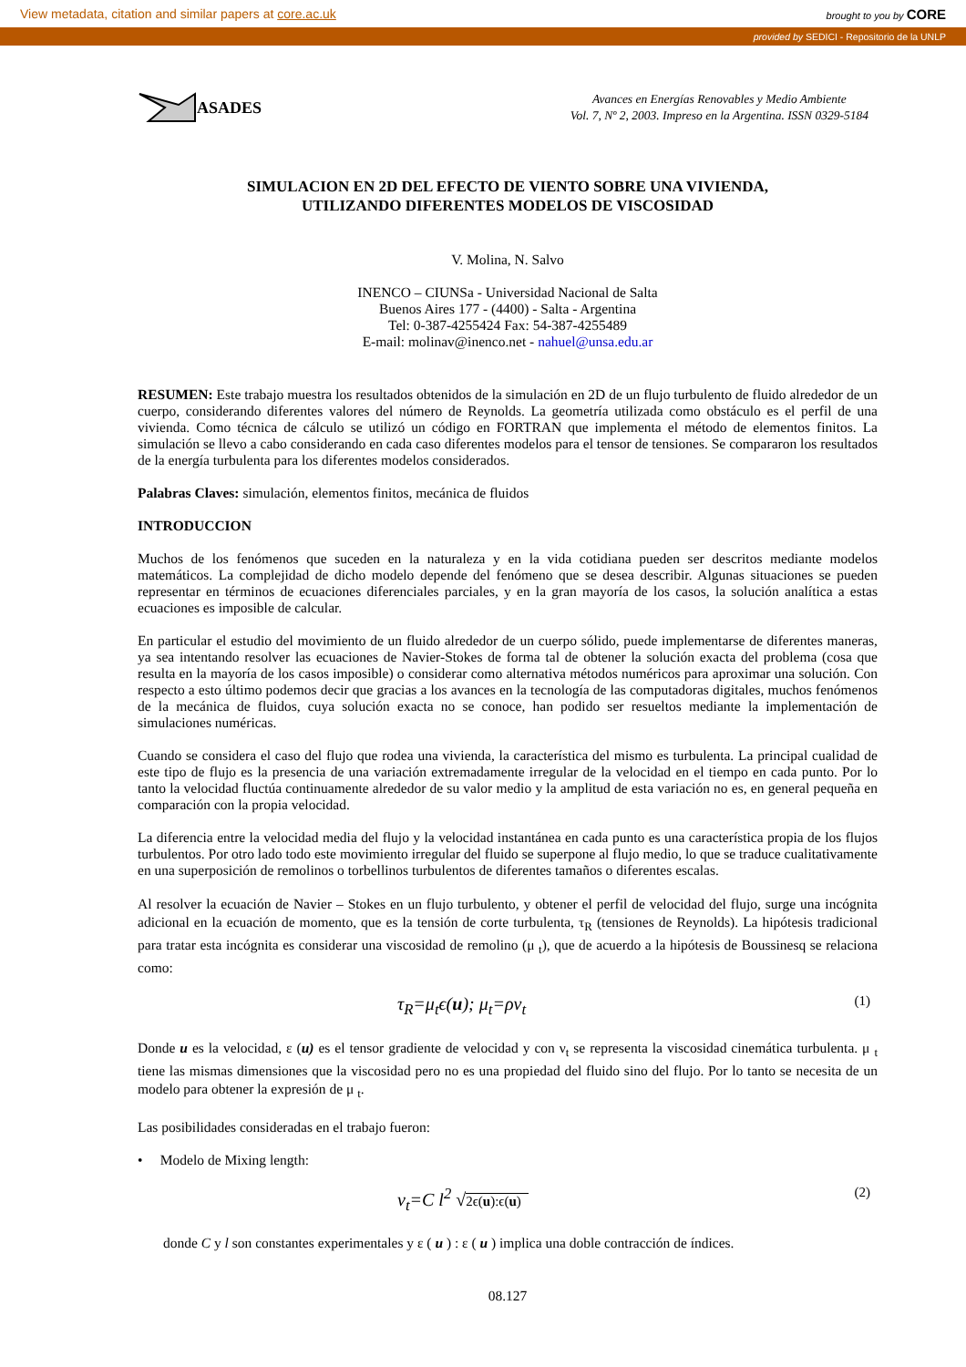View metadata, citation and similar papers at core.ac.uk brought to you by CORE
provided by SEDICI - Repositorio de la UNLP
ASADES
Avances en Energías Renovables y Medio Ambiente
Vol. 7, Nº 2, 2003. Impreso en la Argentina. ISSN 0329-5184
SIMULACION EN 2D DEL EFECTO DE VIENTO SOBRE UNA VIVIENDA,
UTILIZANDO DIFERENTES MODELOS DE VISCOSIDAD
V. Molina, N. Salvo
INENCO – CIUNSa - Universidad Nacional de Salta
Buenos Aires 177 - (4400) - Salta - Argentina
Tel: 0-387-4255424 Fax: 54-387-4255489
E-mail: molinav@inenco.net - nahuel@unsa.edu.ar
RESUMEN: Este trabajo muestra los resultados obtenidos de la simulación en 2D de un flujo turbulento de fluido alrededor de un cuerpo, considerando diferentes valores del número de Reynolds. La geometría utilizada como obstáculo es el perfil de una vivienda. Como técnica de cálculo se utilizó un código en FORTRAN que implementa el método de elementos finitos. La simulación se llevo a cabo considerando en cada caso diferentes modelos para el tensor de tensiones. Se compararon los resultados de la energía turbulenta para los diferentes modelos considerados.
Palabras Claves: simulación, elementos finitos, mecánica de fluidos
INTRODUCCION
Muchos de los fenómenos que suceden en la naturaleza y en la vida cotidiana pueden ser descritos mediante modelos matemáticos. La complejidad de dicho modelo depende del fenómeno que se desea describir. Algunas situaciones se pueden representar en términos de ecuaciones diferenciales parciales, y en la gran mayoría de los casos, la solución analítica a estas ecuaciones es imposible de calcular.
En particular el estudio del movimiento de un fluido alrededor de un cuerpo sólido, puede implementarse de diferentes maneras, ya sea intentando resolver las ecuaciones de Navier-Stokes de forma tal de obtener la solución exacta del problema (cosa que resulta en la mayoría de los casos imposible) o considerar como alternativa métodos numéricos para aproximar una solución. Con respecto a esto último podemos decir que gracias a los avances en la tecnología de las computadoras digitales, muchos fenómenos de la mecánica de fluidos, cuya solución exacta no se conoce, han podido ser resueltos mediante la implementación de simulaciones numéricas.
Cuando se considera el caso del flujo que rodea una vivienda, la característica del mismo es turbulenta. La principal cualidad de este tipo de flujo es la presencia de una variación extremadamente irregular de la velocidad en el tiempo en cada punto. Por lo tanto la velocidad fluctúa continuamente alrededor de su valor medio y la amplitud de esta variación no es, en general pequeña en comparación con la propia velocidad.
La diferencia entre la velocidad media del flujo y la velocidad instantánea en cada punto es una característica propia de los flujos turbulentos. Por otro lado todo este movimiento irregular del fluido se superpone al flujo medio, lo que se traduce cualitativamente en una superposición de remolinos o torbellinos turbulentos de diferentes tamaños o diferentes escalas.
Al resolver la ecuación de Navier – Stokes en un flujo turbulento, y obtener el perfil de velocidad del flujo, surge una incógnita adicional en la ecuación de momento, que es la tensión de corte turbulenta, τ<sub>R</sub> (tensiones de Reynolds). La hipótesis tradicional para tratar esta incógnita es considerar una viscosidad de remolino (μ <sub>t</sub>), que de acuerdo a la hipótesis de Boussinesq se relaciona como:
τ<sub>R</sub>=μ<sub>t</sub>ϵ(u); μ<sub>t</sub>=ρν<sub>t</sub> (1)
Donde u es la velocidad, ε (u) es el tensor gradiente de velocidad y con ν<sub>t</sub> se representa la viscosidad cinemática turbulenta. μ <sub>t</sub> tiene las mismas dimensiones que la viscosidad pero no es una propiedad del fluido sino del flujo. Por lo tanto se necesita de un modelo para obtener la expresión de μ <sub>t</sub>.
Las posibilidades consideradas en el trabajo fueron:
• Modelo de Mixing length:
ν<sub>t</sub>=C l<sup>2</sup> √2ϵ(u):ϵ(u) (2)
donde C y l son constantes experimentales y ε ( u ) : ε ( u ) implica una doble contracción de índices.
08.127